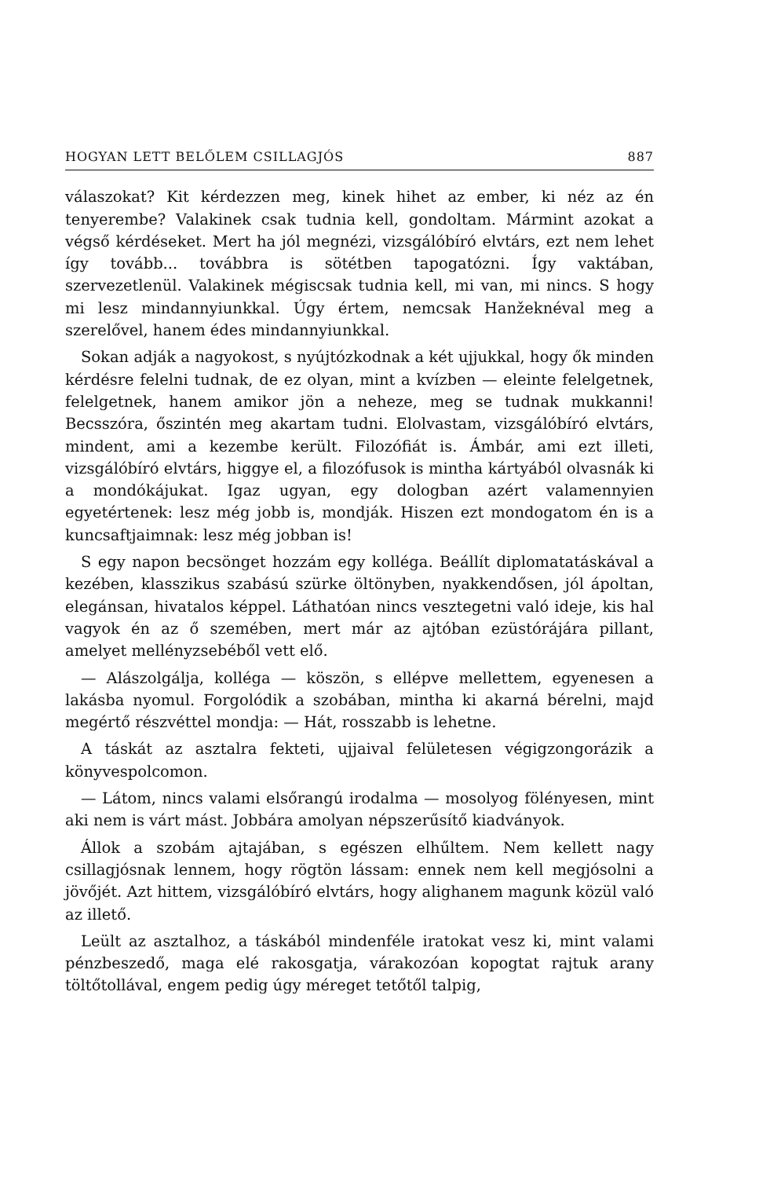HOGYAN LETT BELŐLEM CSILLAGJÓS 887
válaszokat? Kit kérdezzen meg, kinek hihet az ember, ki néz az én tenyerembe? Valakinek csak tudnia kell, gondoltam. Mármint azokat a végső kérdéseket. Mert ha jól megnézi, vizsgálóbíró elvtárs, ezt nem lehet így tovább... továbbra is sötétben tapogatózni. Így vaktában, szervezetlenül. Valakinek mégiscsak tudnia kell, mi van, mi nincs. S hogy mi lesz mindannyiunkkal. Úgy értem, nemcsak Hanžeknéval meg a szerelővel, hanem édes mindannyiunkkal.
Sokan adják a nagyokost, s nyújtózkodnak a két ujjukkal, hogy ők minden kérdésre felelni tudnak, de ez olyan, mint a kvízben — eleinte felelgetnek, felelgetnek, hanem amikor jön a neheze, meg se tudnak mukkanni! Becsszóra, őszintén meg akartam tudni. Elolvastam, vizsgálóbíró elvtárs, mindent, ami a kezembe került. Filozófiát is. Ámbár, ami ezt illeti, vizsgálóbíró elvtárs, higgye el, a filozófusok is mintha kártyából olvasnák ki a mondókájukat. Igaz ugyan, egy dologban azért valamennyien egyetértenek: lesz még jobb is, mondják. Hiszen ezt mondogatom én is a kuncsaftjaimnak: lesz még jobban is!
S egy napon becsönget hozzám egy kolléga. Beállít diplomatatáskával a kezében, klasszikus szabású szürke öltönyben, nyakkendősen, jól ápoltan, elegánsan, hivatalos képpel. Láthatóan nincs vesztegetni való ideje, kis hal vagyok én az ő szemében, mert már az ajtóban ezüstórájára pillant, amelyet mellényzsebéből vett elő.
— Alászolgálja, kolléga — köszön, s ellépve mellettem, egyenesen a lakásba nyomul. Forgolódik a szobában, mintha ki akarná bérelni, majd megértő részvéttel mondja: — Hát, rosszabb is lehetne.
A táskát az asztalra fekteti, ujjaival felületesen végigzongorázik a könyvespolcomon.
— Látom, nincs valami elsőrangú irodalma — mosolyog fölényesen, mint aki nem is várt mást. Jobbára amolyan népszerűsítő kiadványok.
Állok a szobám ajtajában, s egészen elhűltem. Nem kellett nagy csillagjósnak lennem, hogy rögtön lássam: ennek nem kell megjósolni a jövőjét. Azt hittem, vizsgálóbíró elvtárs, hogy alighanem magunk közül való az illető.
Leült az asztalhoz, a táskából mindenféle iratokat vesz ki, mint valami pénzbeszedő, maga elé rakosgatja, várakozóan kopogtat rajtuk arany töltőtollával, engem pedig úgy méreget tetőtől talpig,